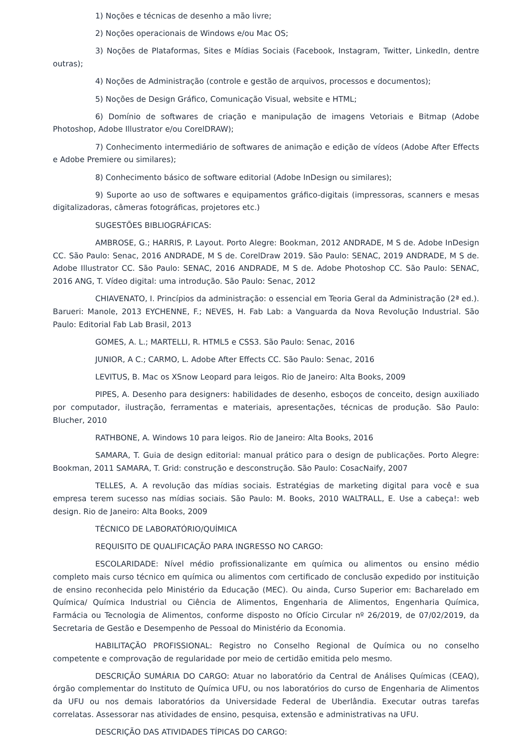1) Noções e técnicas de desenho a mão livre;
2) Noções operacionais de Windows e/ou Mac OS;
3) Noções de Plataformas, Sites e Mídias Sociais (Facebook, Instagram, Twitter, LinkedIn, dentre outras);
4) Noções de Administração (controle e gestão de arquivos, processos e documentos);
5) Noções de Design Gráfico, Comunicação Visual, website e HTML;
6) Domínio de softwares de criação e manipulação de imagens Vetoriais e Bitmap (Adobe Photoshop, Adobe Illustrator e/ou CorelDRAW);
7) Conhecimento intermediário de softwares de animação e edição de vídeos (Adobe After Effects e Adobe Premiere ou similares);
8) Conhecimento básico de software editorial (Adobe InDesign ou similares);
9) Suporte ao uso de softwares e equipamentos gráfico-digitais (impressoras, scanners e mesas digitalizadoras, câmeras fotográficas, projetores etc.)
SUGESTÕES BIBLIOGRÁFICAS:
AMBROSE, G.; HARRIS, P. Layout. Porto Alegre: Bookman, 2012 ANDRADE, M S de. Adobe InDesign CC. São Paulo: Senac, 2016 ANDRADE, M S de. CorelDraw 2019. São Paulo: SENAC, 2019 ANDRADE, M S de. Adobe Illustrator CC. São Paulo: SENAC, 2016 ANDRADE, M S de. Adobe Photoshop CC. São Paulo: SENAC, 2016 ANG, T. Vídeo digital: uma introdução. São Paulo: Senac, 2012
CHIAVENATO, I. Princípios da administração: o essencial em Teoria Geral da Administração (2ª ed.). Barueri: Manole, 2013 EYCHENNE, F.; NEVES, H. Fab Lab: a Vanguarda da Nova Revolução Industrial. São Paulo: Editorial Fab Lab Brasil, 2013
GOMES, A. L.; MARTELLI, R. HTML5 e CSS3. São Paulo: Senac, 2016
JUNIOR, A C.; CARMO, L. Adobe After Effects CC. São Paulo: Senac, 2016
LEVITUS, B. Mac os XSnow Leopard para leigos. Rio de Janeiro: Alta Books, 2009
PIPES, A. Desenho para designers: habilidades de desenho, esboços de conceito, design auxiliado por computador, ilustração, ferramentas e materiais, apresentações, técnicas de produção. São Paulo: Blucher, 2010
RATHBONE, A. Windows 10 para leigos. Rio de Janeiro: Alta Books, 2016
SAMARA, T. Guia de design editorial: manual prático para o design de publicações. Porto Alegre: Bookman, 2011 SAMARA, T. Grid: construção e desconstrução. São Paulo: CosacNaify, 2007
TELLES, A. A revolução das mídias sociais. Estratégias de marketing digital para você e sua empresa terem sucesso nas mídias sociais. São Paulo: M. Books, 2010 WALTRALL, E. Use a cabeça!: web design. Rio de Janeiro: Alta Books, 2009
TÉCNICO DE LABORATÓRIO/QUÍMICA
REQUISITO DE QUALIFICAÇÃO PARA INGRESSO NO CARGO:
ESCOLARIDADE: Nível médio profissionalizante em química ou alimentos ou ensino médio completo mais curso técnico em química ou alimentos com certificado de conclusão expedido por instituição de ensino reconhecida pelo Ministério da Educação (MEC). Ou ainda, Curso Superior em: Bacharelado em Química/ Química Industrial ou Ciência de Alimentos, Engenharia de Alimentos, Engenharia Química, Farmácia ou Tecnologia de Alimentos, conforme disposto no Ofício Circular nº 26/2019, de 07/02/2019, da Secretaria de Gestão e Desempenho de Pessoal do Ministério da Economia.
HABILITAÇÃO PROFISSIONAL: Registro no Conselho Regional de Química ou no conselho competente e comprovação de regularidade por meio de certidão emitida pelo mesmo.
DESCRIÇÃO SUMÁRIA DO CARGO: Atuar no laboratório da Central de Análises Químicas (CEAQ), órgão complementar do Instituto de Química UFU, ou nos laboratórios do curso de Engenharia de Alimentos da UFU ou nos demais laboratórios da Universidade Federal de Uberlândia. Executar outras tarefas correlatas. Assessorar nas atividades de ensino, pesquisa, extensão e administrativas na UFU.
DESCRIÇÃO DAS ATIVIDADES TÍPICAS DO CARGO: